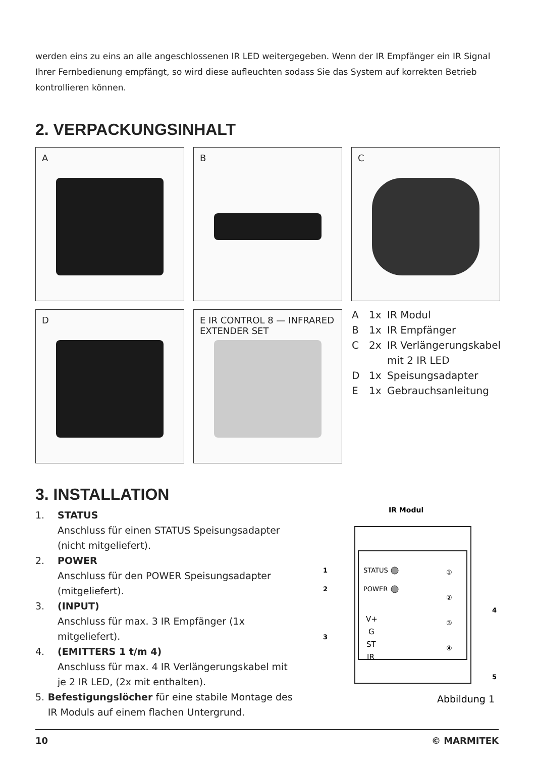werden eins zu eins an alle angeschlossenen IR LED weitergegeben. Wenn der IR Empfänger ein IR Signal Ihrer Fernbedienung empfängt, so wird diese aufleuchten sodass Sie das System auf korrekten Betrieb kontrollieren können.
2. VERPACKUNGSINHALT
A B C
D
E IR CONTROL 8 — INFRARED EXTENDER SET
A 1x IR Modul
B 1x IR Empfänger
C 2x IR Verlängerungskabel
mit 2 IR LED
D 1x Speisungsadapter
E 1x Gebrauchsanleitung
3. INSTALLATION
1. STATUS
Anschluss für einen STATUS Speisungsadapter (nicht mitgeliefert).
2. POWER
Anschluss für den POWER Speisungsadapter (mitgeliefert).
3. (INPUT)
Anschluss für max. 3 IR Empfänger (1x mitgeliefert).
4. (EMITTERS 1 t/m 4)
Anschluss für max. 4 IR Verlängerungskabel mit je 2 IR LED, (2x mit enthalten).
5. Befestigungslöcher für eine stabile Montage des IR Moduls auf einem flachen Untergrund.
IR Modul
STATUS
POWER
V+
G
ST
IR
①
②
③
④
1
2
3
4
5
Abbildung 1
10 © MARMITEK